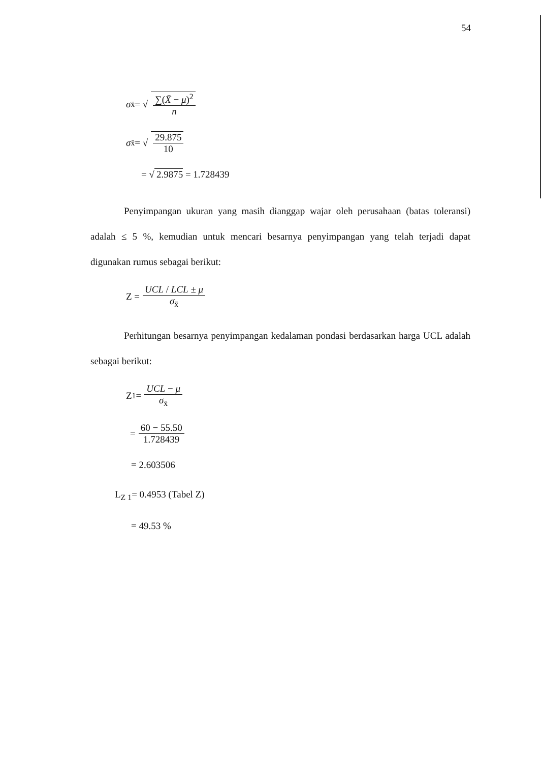54
σ<sub>x̄</sub> = √ ∑(X̄ − μ)<sup>2</sup> n
σ<sub>x̄</sub> = √ 29.875 10
= √ 2.9875 = 1.728439
Penyimpangan ukuran yang masih dianggap wajar oleh perusahaan (batas toleransi) adalah ≤ 5 %, kemudian untuk mencari besarnya penyimpangan yang telah terjadi dapat digunakan rumus sebagai berikut:
Z = UCL / LCL ± μ σ<sub>x̄</sub>
Perhitungan besarnya penyimpangan kedalaman pondasi berdasarkan harga UCL adalah sebagai berikut:
Z<sub>1</sub> = UCL − μ σ<sub>x̄</sub>
= 60 − 55.50 1.728439
= 2.603506
L<sub>Z 1</sub>= 0.4953 (Tabel Z)
= 49.53 %